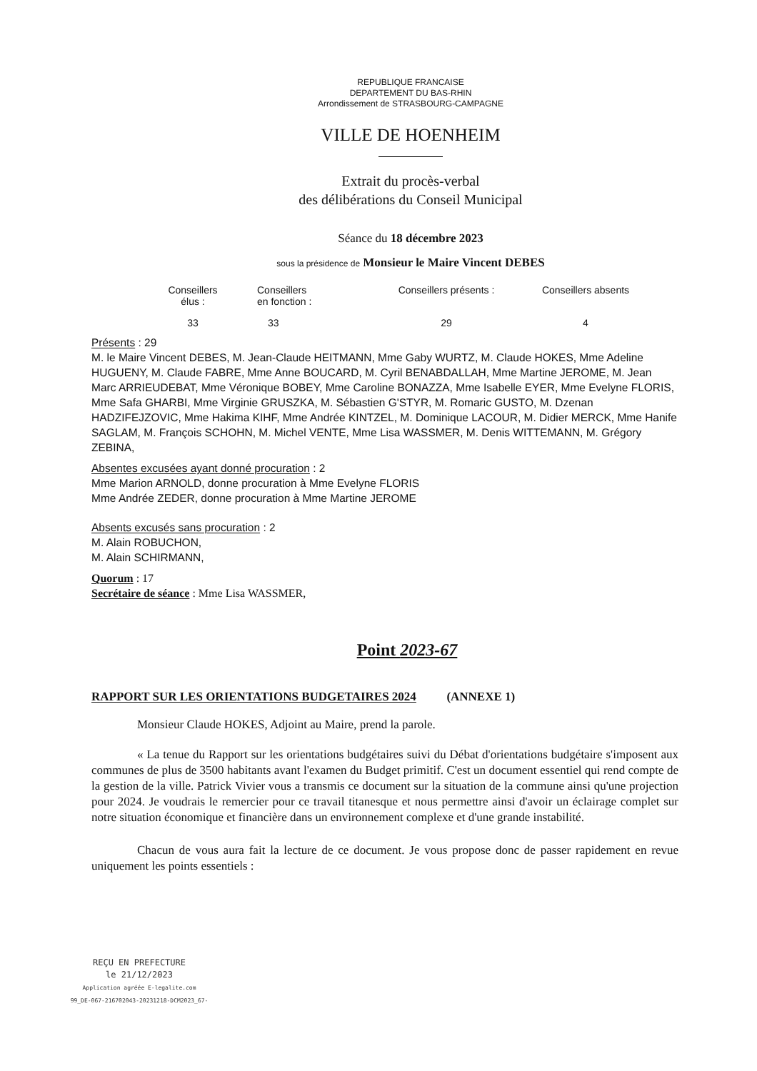REPUBLIQUE FRANCAISE
DEPARTEMENT DU BAS-RHIN
Arrondissement de STRASBOURG-CAMPAGNE
VILLE DE HOENHEIM
Extrait du procès-verbal
des délibérations du Conseil Municipal
Séance du 18 décembre 2023
sous la présidence de Monsieur le Maire Vincent DEBES
| Conseillers élus : | Conseillers en fonction : | Conseillers présents : | Conseillers absents |
| --- | --- | --- | --- |
| 33 | 33 | 29 | 4 |
Présents : 29
M. le Maire Vincent DEBES, M. Jean-Claude HEITMANN, Mme Gaby WURTZ, M. Claude HOKES, Mme Adeline HUGUENY, M. Claude FABRE, Mme Anne BOUCARD, M. Cyril BENABDALLAH, Mme Martine JEROME, M. Jean Marc ARRIEUDEBAT, Mme Véronique BOBEY, Mme Caroline BONAZZA, Mme Isabelle EYER, Mme Evelyne FLORIS, Mme Safa GHARBI, Mme Virginie GRUSZKA, M. Sébastien G'STYR, M. Romaric GUSTO, M. Dzenan HADZIFEJZOVIC, Mme Hakima KIHF, Mme Andrée KINTZEL, M. Dominique LACOUR, M. Didier MERCK, Mme Hanife SAGLAM, M. François SCHOHN, M. Michel VENTE, Mme Lisa WASSMER, M. Denis WITTEMANN, M. Grégory ZEBINA,
Absentes excusées ayant donné procuration : 2
Mme Marion ARNOLD, donne procuration à Mme Evelyne FLORIS
Mme Andrée ZEDER, donne procuration à Mme Martine JEROME
Absents excusés sans procuration : 2
M. Alain ROBUCHON,
M. Alain SCHIRMANN,
Quorum : 17
Secrétaire de séance : Mme Lisa WASSMER,
Point 2023-67
RAPPORT SUR LES ORIENTATIONS BUDGETAIRES 2024 (ANNEXE 1)
Monsieur Claude HOKES, Adjoint au Maire, prend la parole.
« La tenue du Rapport sur les orientations budgétaires suivi du Débat d'orientations budgétaire s'imposent aux communes de plus de 3500 habitants avant l'examen du Budget primitif. C'est un document essentiel qui rend compte de la gestion de la ville. Patrick Vivier vous a transmis ce document sur la situation de la commune ainsi qu'une projection pour 2024. Je voudrais le remercier pour ce travail titanesque et nous permettre ainsi d'avoir un éclairage complet sur notre situation économique et financière dans un environnement complexe et d'une grande instabilité.
Chacun de vous aura fait la lecture de ce document. Je vous propose donc de passer rapidement en revue uniquement les points essentiels :
REÇU EN PREFECTURE
le 21/12/2023
Application agréée E-legalite.com
99_DE-067-216702043-20231218-DCM2023_67-